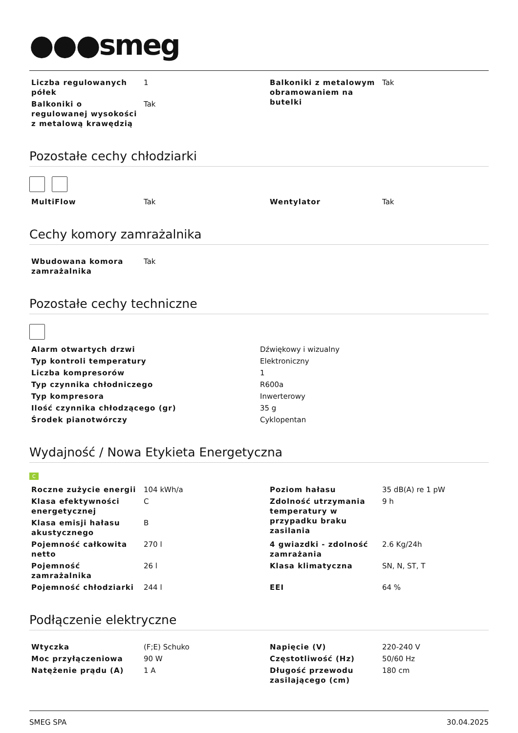●●●smeg
| Liczba regulowanych półek | 1 | Balkoniki z metalowym obramowaniem na butelki | Tak |
| Balkoniki o regulowanej wysokości z metalową krawędzią | Tak | | |
Pozostałe cechy chłodziarki
| MultiFlow | Tak | Wentylator | Tak |
Cechy komory zamrażalnika
| Wbudowana komora zamrażalnika | Tak |
Pozostałe cechy techniczne
| Alarm otwartych drzwi | Dźwiękowy i wizualny |
| Typ kontroli temperatury | Elektroniczny |
| Liczba kompresorów | 1 |
| Typ czynnika chłodniczego | R600a |
| Typ kompresora | Inwerterowy |
| Ilość czynnika chłodzącego (gr) | 35 g |
| Środek pianotwórczy | Cyklopentan |
Wydajność / Nowa Etykieta Energetyczna
C
| Roczne zużycie energii | 104 kWh/a | Poziom hałasu | 35 dB(A) re 1 pW |
| Klasa efektywności energetycznej | C | Zdolność utrzymania temperatury w przypadku braku zasilania | 9 h |
| Klasa emisji hałasu akustycznego | B | | |
| Pojemność całkowita netto | 270 l | 4 gwiazdki - zdolność zamrażania | 2.6 Kg/24h |
| Pojemność zamrażalnika | 26 l | Klasa klimatyczna | SN, N, ST, T |
| Pojemność chłodziarki | 244 l | EEI | 64 % |
Podłączenie elektryczne
| Wtyczka | (F;E) Schuko | Napięcie (V) | 220-240 V |
| Moc przyłączeniowa | 90 W | Częstotliwość (Hz) | 50/60 Hz |
| Natężenie prądu (A) | 1 A | Długość przewodu zasilającego (cm) | 180 cm |
SMEG SPA 30.04.2025